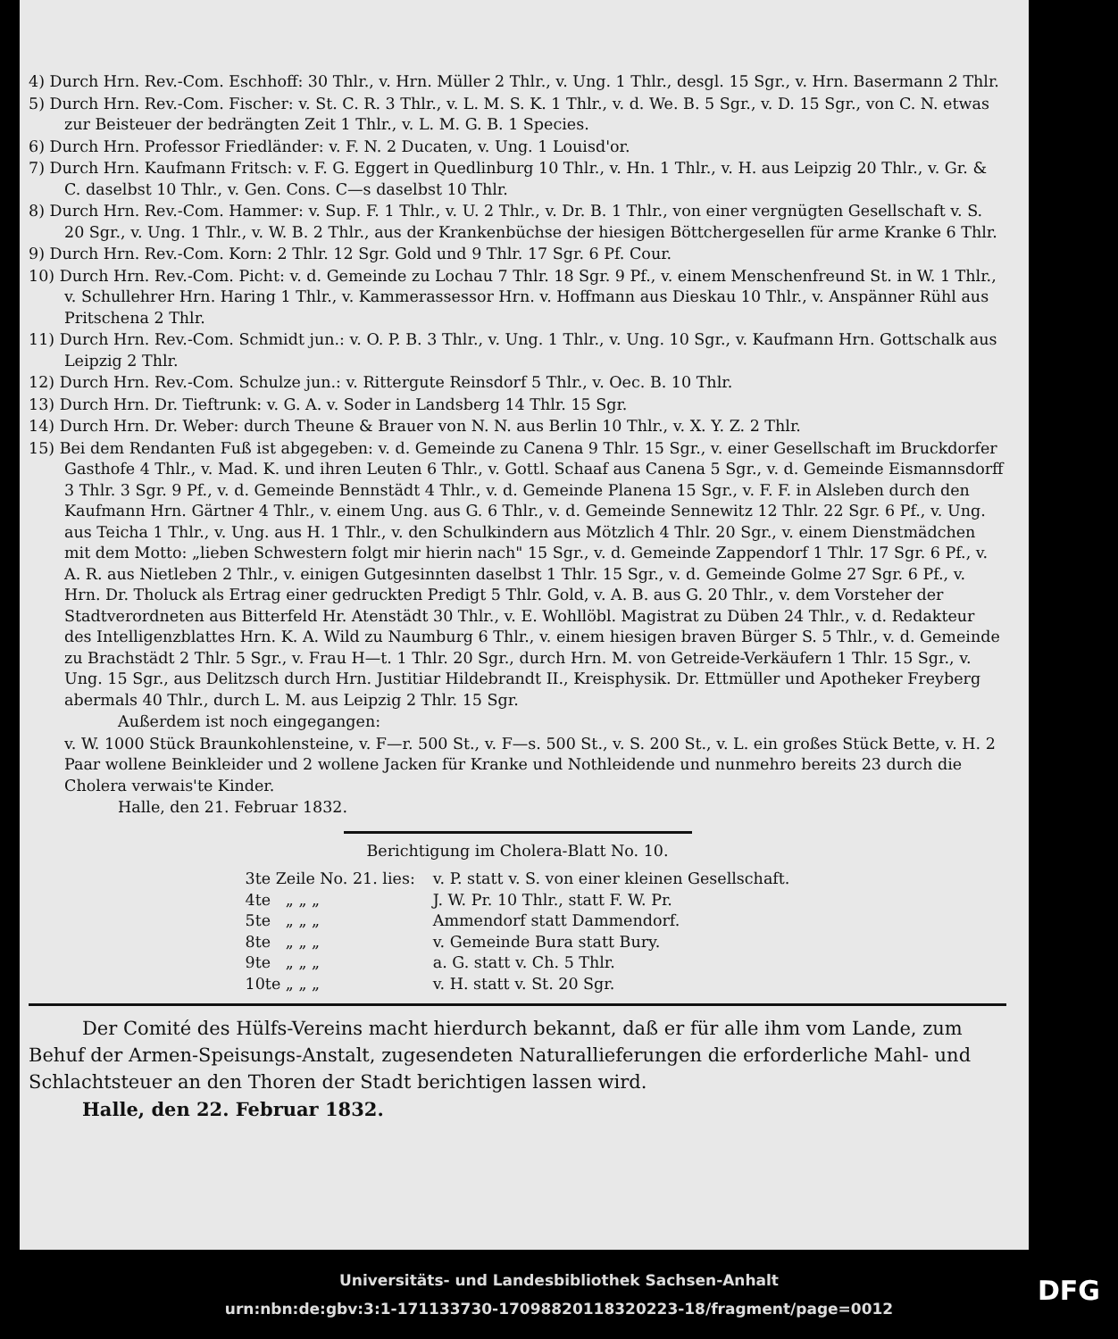4) Durch Hrn. Rev.-Com. Eschhoff: 30 Thlr., v. Hrn. Müller 2 Thlr., v. Ung. 1 Thlr., desgl. 15 Sgr., v. Hrn. Basermann 2 Thlr.
5) Durch Hrn. Rev.-Com. Fischer: v. St. C. R. 3 Thlr., v. L. M. S. K. 1 Thlr., v. d. We. B. 5 Sgr., v. D. 15 Sgr., von C. N. etwas zur Beisteuer der bedrängten Zeit 1 Thlr., v. L. M. G. B. 1 Species.
6) Durch Hrn. Professor Friedländer: v. F. N. 2 Ducaten, v. Ung. 1 Louisd'or.
7) Durch Hrn. Kaufmann Fritsch: v. F. G. Eggert in Quedlinburg 10 Thlr., v. Hn. 1 Thlr., v. H. aus Leipzig 20 Thlr., v. Gr. & C. daselbst 10 Thlr., v. Gen. Cons. C—s daselbst 10 Thlr.
8) Durch Hrn. Rev.-Com. Hammer: v. Sup. F. 1 Thlr., v. U. 2 Thlr., v. Dr. B. 1 Thlr., von einer vergnügten Gesellschaft v. S. 20 Sgr., v. Ung. 1 Thlr., v. W. B. 2 Thlr., aus der Krankenbüchse der hiesigen Böttchergesellen für arme Kranke 6 Thlr.
9) Durch Hrn. Rev.-Com. Korn: 2 Thlr. 12 Sgr. Gold und 9 Thlr. 17 Sgr. 6 Pf. Cour.
10) Durch Hrn. Rev.-Com. Picht: v. d. Gemeinde zu Lochau 7 Thlr. 18 Sgr. 9 Pf., v. einem Menschenfreund St. in W. 1 Thlr., v. Schullehrer Hrn. Haring 1 Thlr., v. Kammerassessor Hrn. v. Hoffmann aus Dieskau 10 Thlr., v. Anspänner Rühl aus Pritschena 2 Thlr.
11) Durch Hrn. Rev.-Com. Schmidt jun.: v. O. P. B. 3 Thlr., v. Ung. 1 Thlr., v. Ung. 10 Sgr., v. Kaufmann Hrn. Gottschalk aus Leipzig 2 Thlr.
12) Durch Hrn. Rev.-Com. Schulze jun.: v. Rittergute Reinsdorf 5 Thlr., v. Oec. B. 10 Thlr.
13) Durch Hrn. Dr. Tieftrunk: v. G. A. v. Soder in Landsberg 14 Thlr. 15 Sgr.
14) Durch Hrn. Dr. Weber: durch Theune & Brauer von N. N. aus Berlin 10 Thlr., v. X. Y. Z. 2 Thlr.
15) Bei dem Rendanten Fuß ist abgegeben: v. d. Gemeinde zu Canena 9 Thlr. 15 Sgr., v. einer Gesellschaft im Bruckdorfer Gasthofe 4 Thlr., v. Mad. K. und ihren Leuten 6 Thlr., v. Gottl. Schaaf aus Canena 5 Sgr., v. d. Gemeinde Eismannsdorff 3 Thlr. 3 Sgr. 9 Pf., v. d. Gemeinde Bennstädt 4 Thlr., v. d. Gemeinde Planena 15 Sgr., v. F. F. in Alsleben durch den Kaufmann Hrn. Gärtner 4 Thlr., v. einem Ung. aus G. 6 Thlr., v. d. Gemeinde Sennewitz 12 Thlr. 22 Sgr. 6 Pf., v. Ung. aus Teicha 1 Thlr., v. Ung. aus H. 1 Thlr., v. den Schulkindern aus Mötzlich 4 Thlr. 20 Sgr., v. einem Dienstmädchen mit dem Motto: „lieben Schwestern folgt mir hierin nach" 15 Sgr., v. d. Gemeinde Zappendorf 1 Thlr. 17 Sgr. 6 Pf., v. A. R. aus Nietleben 2 Thlr., v. einigen Gutgesinnten daselbst 1 Thlr. 15 Sgr., v. d. Gemeinde Golme 27 Sgr. 6 Pf., v. Hrn. Dr. Tholuck als Ertrag einer gedruckten Predigt 5 Thlr. Gold, v. A. B. aus G. 20 Thlr., v. dem Vorsteher der Stadtverordneten aus Bitterfeld Hr. Atenstädt 30 Thlr., v. E. Wohllöbl. Magistrat zu Düben 24 Thlr., v. d. Redakteur des Intelligenzblattes Hrn. K. A. Wild zu Naumburg 6 Thlr., v. einem hiesigen braven Bürger S. 5 Thlr., v. d. Gemeinde zu Brachstädt 2 Thlr. 5 Sgr., v. Frau H—t. 1 Thlr. 20 Sgr., durch Hrn. M. von Getreide-Verkäufern 1 Thlr. 15 Sgr., v. Ung. 15 Sgr., aus Delitzsch durch Hrn. Justitiar Hildebrandt II., Kreisphysik. Dr. Ettmüller und Apotheker Freyberg abermals 40 Thlr., durch L. M. aus Leipzig 2 Thlr. 15 Sgr.
Außerdem ist noch eingegangen:
v. W. 1000 Stück Braunkohlensteine, v. F—r. 500 St., v. F—s. 500 St., v. S. 200 St., v. L. ein großes Stück Bette, v. H. 2 Paar wollene Beinkleider und 2 wollene Jacken für Kranke und Nothleidende und nunmehro bereits 23 durch die Cholera verwais'te Kinder.
Halle, den 21. Februar 1832.
Berichtigung im Cholera-Blatt No. 10.
| 3te Zeile No. 21. lies: | v. P. statt v. S. von einer kleinen Gesellschaft. |
| 4te „ „ „ | J. W. Pr. 10 Thlr., statt F. W. Pr. |
| 5te „ „ „ | Ammendorf statt Dammendorf. |
| 8te „ „ „ | v. Gemeinde Bura statt Bury. |
| 9te „ „ „ | a. G. statt v. Ch. 5 Thlr. |
| 10te „ „ „ | v. H. statt v. St. 20 Sgr. |
Der Comité des Hülfs-Vereins macht hierdurch bekannt, daß er für alle ihm vom Lande, zum Behuf der Armen-Speisungs-Anstalt, zugesendeten Naturallieferungen die erforderliche Mahl- und Schlachtsteuer an den Thoren der Stadt berichtigen lassen wird.
Halle, den 22. Februar 1832.
Universitäts- und Landesbibliothek Sachsen-Anhalt
urn:nbn:de:gbv:3:1-171133730-17098820118320223-18/fragment/page=0012
DFG